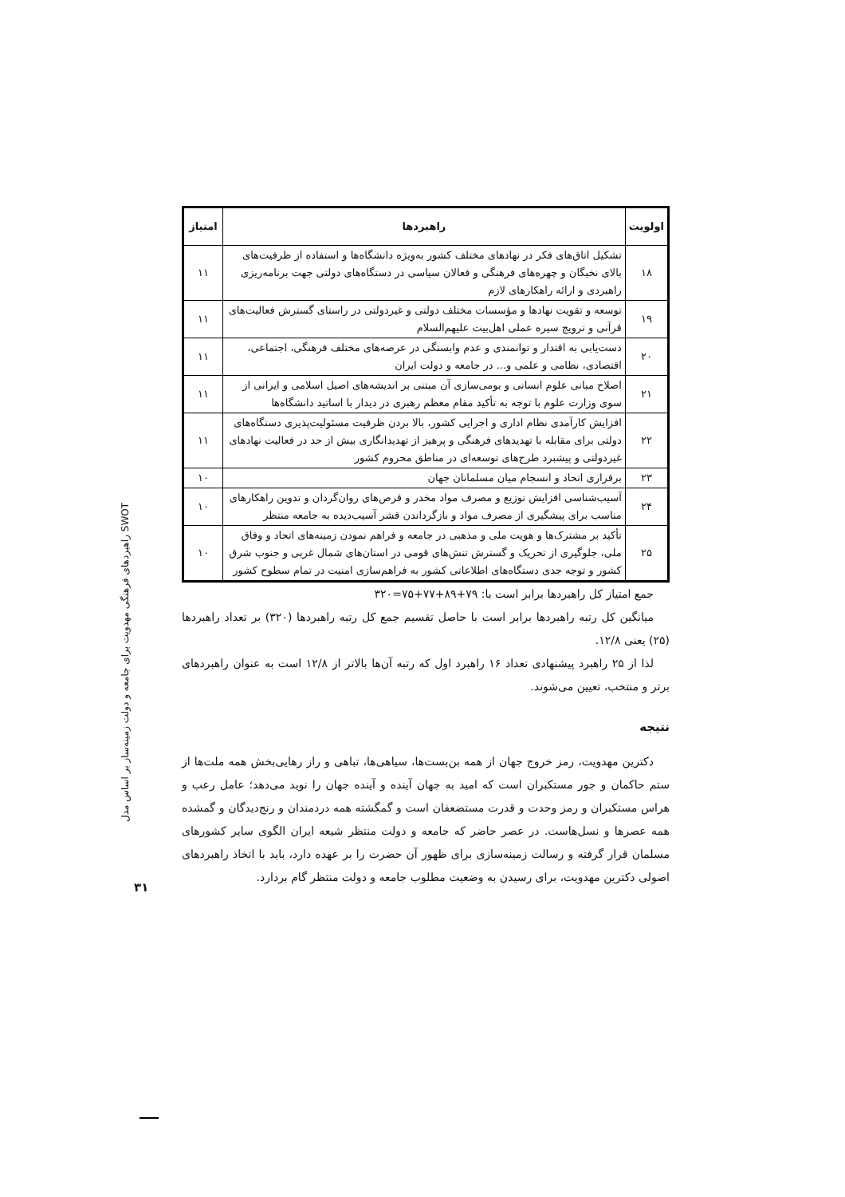| اولویت | راهبردها | امتیاز |
| --- | --- | --- |
| ۱۸ | تشکیل اتاق‌های فکر در نهادهای مختلف کشور به‌ویژه دانشگاه‌ها و استفاده از ظرفیت‌های بالای نخبگان و چهره‌های فرهنگی و فعالان سیاسی در دستگاه‌های دولتی جهت برنامه‌ریزی راهبردی و ارائه راهکارهای لازم | ۱۱ |
| ۱۹ | توسعه و تقویت نهادها و مؤسسات مختلف دولتی و غیردولتی در راستای گسترش فعالیت‌های قرآنی و ترویج سیره عملی اهل‌بیت علیهم‌السلام | ۱۱ |
| ۲۰ | دست‌یابی به اقتدار و توانمندی و عدم وابستگی در عرصه‌های مختلف فرهنگی، اجتماعی، اقتصادی، نظامی و علمی و... در جامعه و دولت ایران | ۱۱ |
| ۲۱ | اصلاح مبانی علوم انسانی و بومی‌سازی آن مبتنی بر اندیشه‌های اصیل اسلامی و ایرانی از سوی وزارت علوم با توجه به تأکید مقام معظم رهبری در دیدار با اساتید دانشگاه‌ها | ۱۱ |
| ۲۲ | افزایش کارآمدی نظام اداری و اجرایی کشور، بالا بردن ظرفیت مسئولیت‌پذیری دستگاه‌های دولتی برای مقابله با تهدیدهای فرهنگی و پرهیز از تهدیدانگاری بیش از حد در فعالیت نهادهای غیردولتی و پیشبرد طرح‌های توسعه‌ای در مناطق محروم کشور | ۱۱ |
| ۲۳ | برقراری اتحاد و انسجام میان مسلمانان جهان | ۱۰ |
| ۲۴ | آسیب‌شناسی افزایش توزیع و مصرف مواد مخدر و قرص‌های روان‌گردان و تدوین راهکارهای مناسب برای پیشگیری از مصرف مواد و بازگرداندن قشر آسیب‌دیده به جامعه منتظر | ۱۰ |
| ۲۵ | تأکید بر مشترک‌ها و هویت ملی و مذهبی در جامعه و فراهم نمودن زمینه‌های اتحاد و وفاق ملی، جلوگیری از تحریک و گسترش تنش‌های قومی در استان‌های شمال غربی و جنوب شرق کشور و توجه جدی دستگاه‌های اطلاعاتی کشور به فراهم‌سازی امنیت در تمام سطوح کشور | ۱۰ |
جمع امتیاز کل راهبردها برابر است با: ۷۹+۸۹+۷۷+۷۵=۳۲۰
میانگین کل رتبه راهبردها برابر است با حاصل تقسیم جمع کل رتبه راهبردها (۳۲۰) بر تعداد راهبردها (۲۵) یعنی ۱۲/۸.
لذا از ۲۵ راهبرد پیشنهادی تعداد ۱۶ راهبرد اول که رتبه آن‌ها بالاتر از ۱۲/۸ است به عنوان راهبردهای برتر و منتخب، تعیین می‌شوند.
نتیجه
دکترین مهدویت، رمز خروج جهان از همه بن‌بست‌ها، سیاهی‌ها، تباهی و راز رهایی‌بخش همه ملت‌ها از ستم حاکمان و جور مستکبران است که امید به جهان آینده و آینده جهان را نوید می‌دهد؛ عامل رعب و هراس مستکبران و رمز وحدت و قدرت مستضعفان است و گمگشته همه دردمندان و رنج‌دیدگان و گمشده همه عصرها و نسل‌هاست. در عصر حاضر که جامعه و دولت منتظر شیعه ایران الگوی سایر کشورهای مسلمان قرار گرفته و رسالت زمینه‌سازی برای ظهور آن حضرت را بر عهده دارد، باید با اتخاذ راهبردهای اصولی دکترین مهدویت، برای رسیدن به وضعیت مطلوب جامعه و دولت منتظر گام بردارد.
راهبردهای فرهنگی مهدویت برای جامعه و دولت زمینه‌ساز بر اساس مدل SWOT
۳۱